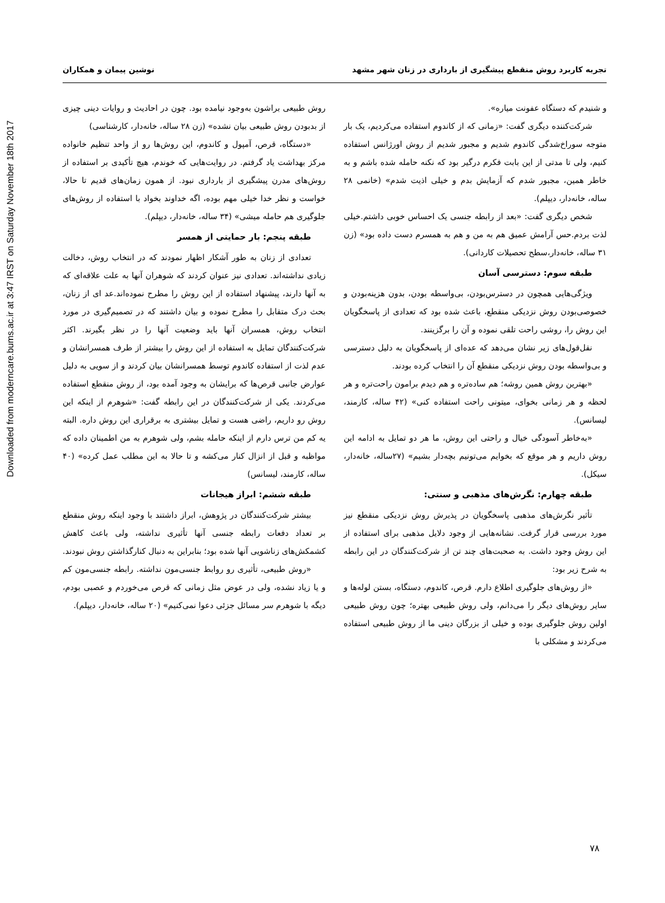Downloaded from moderncare.bums.ac.ir at 3:47 IRST on Saturday November 18th 2017
تجربه کاربرد روش منقطع پیشگیری از بارداری در زنان شهر مشهد نوشین پیمان و همکاران
و شنیدم که دستگاه عفونت میاره».
شرکت‌کننده دیگری گفت: «زمانی که از کاندوم استفاده می‌کردیم، یک بار متوجه سوراخ‌شدگی کاندوم شدیم و مجبور شدیم از روش اورژانس استفاده کنیم، ولی تا مدتی از این بابت فکرم درگیر بود که نکنه حامله شده باشم و به خاطر همین، مجبور شدم که آزمایش بدم و خیلی اذیت شدم» (خانمی ۲۸ ساله، خانه‌دار، دیپلم).
شخص دیگری گفت: «بعد از رابطه جنسی یک احساس خوبی داشتم.خیلی لذت بردم.حس آرامش عمیق هم به من و هم به همسرم دست داده بود» (زن ۳۱ ساله، خانه‌دار،سطح تحصیلات کاردانی).
طبقه سوم: دسترسی آسان
ویژگی‌هایی همچون در دسترس‌بودن، بی‌واسطه بودن، بدون هزینه‌بودن و خصوصی‌بودن روش نزدیکی منقطع، باعث شده بود که تعدادی از پاسخگویان این روش را، روشی راحت تلقی نموده و آن را برگزینند.
نقل‌قول‌های زیر نشان می‌دهد که عده‌ای از پاسخگویان به دلیل دسترسی و بی‌واسطه بودن روش نزدیکی منقطع آن را انتخاب کرده بودند.
«بهترین روش همین روشه؛ هم ساده‌تره و هم دیدم برامون راحت‌تره و هر لحظه و هر زمانی بخوای، میتونی راحت استفاده کنی» (۴۲ ساله، کارمند، لیسانس).
«به‌خاطر آسودگی خیال و راحتی این روش، ما هر دو تمایل به ادامه این روش داریم و هر موقع که بخوایم می‌تونیم بچه‌دار بشیم» (۲۷ساله، خانه‌دار، سیکل).
طبقه چهارم: نگرش‌های مذهبی و سنتی:
تأثیر نگرش‌های مذهبی پاسخگویان در پذیرش روش نزدیکی منقطع نیز مورد بررسی قرار گرفت. نشانه‌هایی از وجود دلایل مذهبی برای استفاده از این روش وجود داشت. به صحبت‌های چند تن از شرکت‌کنندگان در این رابطه به شرح زیر بود:
«از روش‌های جلوگیری اطلاع دارم. قرص، کاندوم، دستگاه، بستن لوله‌ها و سایر روش‌های دیگر را می‌دانم، ولی روش طبیعی بهتره؛ چون روش طبیعی اولین روش جلوگیری بوده و خیلی از بزرگان دینی ما از روش طبیعی استفاده می‌کردند و مشکلی با
روش طبیعی براشون به‌وجود نیامده بود. چون در احادیث و روایات دینی چیزی از بدبودن روش طبیعی بیان نشده» (زن ۲۸ ساله، خانه‌دار، کارشناسی)
«دستگاه، قرص، آمپول و کاندوم، این روش‌ها رو از واحد تنظیم خانواده مرکز بهداشت یاد گرفتم. در روایت‌هایی که خوندم، هیچ تأکیدی بر استفاده از روش‌های مدرن پیشگیری از بارداری نبود. از همون زمان‌های قدیم تا حالا، خواست و نظر خدا خیلی مهم بوده، اگه خداوند بخواد با استفاده از روش‌های جلوگیری هم حامله میشی» (۳۴ ساله، خانه‌دار، دیپلم).
طبقه پنجم: بار حمایتی از همسر
تعدادی از زنان به طور آشکار اظهار نمودند که در انتخاب روش، دخالت زیادی نداشته‌اند. تعدادی نیز عنوان کردند که شوهران آنها به علت علاقه‌ای که به آنها دارند، پیشنهاد استفاده از این روش را مطرح نموده‌اند.عد ای از زنان، بحث درک متقابل را مطرح نموده و بیان داشتند که در تصمیم‌گیری در مورد انتخاب روش، همسران آنها باید وضعیت آنها را در نظر بگیرند. اکثر شرکت‌کنندگان تمایل به استفاده از این روش را بیشتر از طرف همسرانشان و عدم لذت از استفاده کاندوم توسط همسرانشان بیان کردند و از سویی به دلیل عوارض جانبی قرص‌ها که برایشان به وجود آمده بود، از روش منقطع استفاده می‌کردند. یکی از شرکت‌کنندگان در این رابطه گفت: «شوهرم از اینکه این روش رو داریم، راضی هست و تمایل بیشتری به برقراری این روش داره. البته یه کم من ترس دارم از اینکه حامله بشم، ولی شوهرم به من اطمینان داده که مواظبه و قبل از انزال کنار می‌کشه و تا حالا به این مطلب عمل کرده» (۴۰ ساله، کارمند، لیسانس)
طبقه ششم: ابراز هیجانات
بیشتر شرکت‌کنندگان در پژوهش، ابراز داشتند با وجود اینکه روش منقطع بر تعداد دفعات رابطه جنسی آنها تأثیری نداشته، ولی باعث کاهش کشمکش‌های زناشویی آنها شده بود؛ بنابراین به دنبال کنارگذاشتن روش نبودند.
«روش طبیعی، تأثیری رو روابط جنسی‌مون نداشته. رابطه جنسی‌مون کم و یا زیاد نشده، ولی در عوض مثل زمانی که قرص می‌خوردم و عصبی بودم، دیگه با شوهرم سر مسائل جزئی دعوا نمی‌کنیم» (۲۰ ساله، خانه‌دار، دیپلم).
۷۸